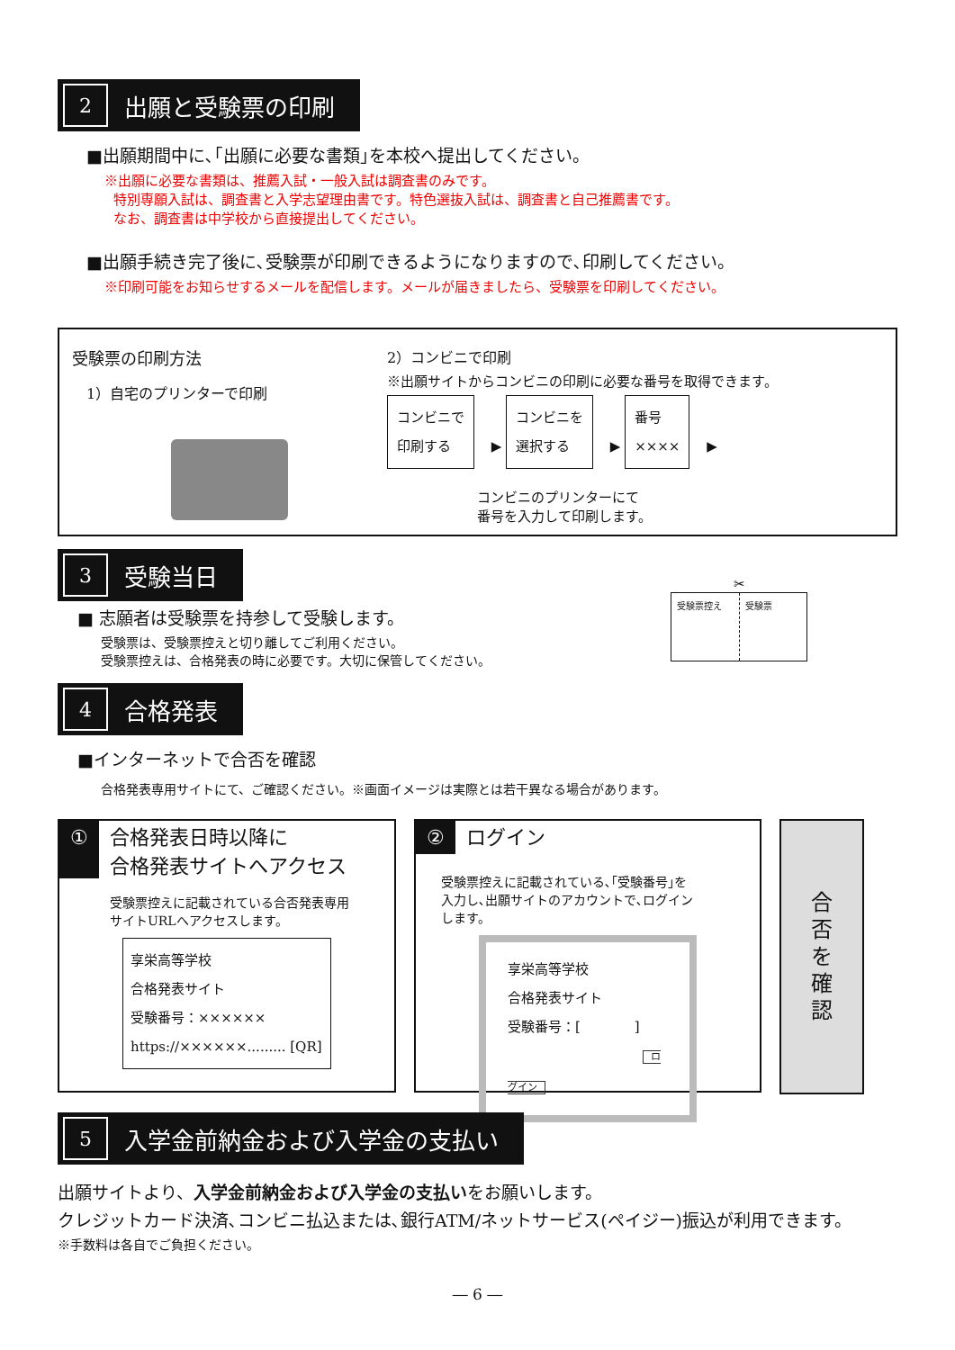2 出願と受験票の印刷
■出願期間中に､｢出願に必要な書類｣を本校へ提出してください。
※出願に必要な書類は、推薦入試・一般入試は調査書のみです。
特別専願入試は、調査書と入学志望理由書です。特色選抜入試は、調査書と自己推薦書です。
なお、調査書は中学校から直接提出してください。
■出願手続き完了後に､受験票が印刷できるようになりますので､印刷してください。
※印刷可能をお知らせするメールを配信します。メールが届きましたら、受験票を印刷してください。
受験票の印刷方法
1）自宅のプリンターで印刷
2）コンビニで印刷
※出願サイトからコンビニの印刷に必要な番号を取得できます。
コンビニで
印刷する ▶ コンビニを
選択する ▶ 番号
×××× ▶
コンビニのプリンターにて
番号を入力して印刷します。
3 受験当日
■ 志願者は受験票を持参して受験します。
受験票は、受験票控えと切り離してご利用ください。
受験票控えは、合格発表の時に必要です。大切に保管してください。
✂
受験票控え 受験票
4 合格発表
■インターネットで合否を確認
合格発表専用サイトにて、ご確認ください。※画面イメージは実際とは若干異なる場合があります。
① 合格発表日時以降に
合格発表サイトへアクセス
受験票控えに記載されている合否発表専用
サイトURLへアクセスします。
享栄高等学校
合格発表サイト
受験番号：××××××
https://××××××......... [QR]
② ログイン
受験票控えに記載されている､｢受験番号｣を
入力し､出願サイトのアカウントで､ログイン
します。
享栄高等学校
合格発表サイト
受験番号：[　　　　]
ログイン
合
否
を
確
認
5 入学金前納金および入学金の支払い
出願サイトより、入学金前納金および入学金の支払いをお願いします。
クレジットカード決済､コンビニ払込または､銀行ATM/ネットサービス(ペイジー)振込が利用できます。
※手数料は各自でご負担ください。
― 6 ―